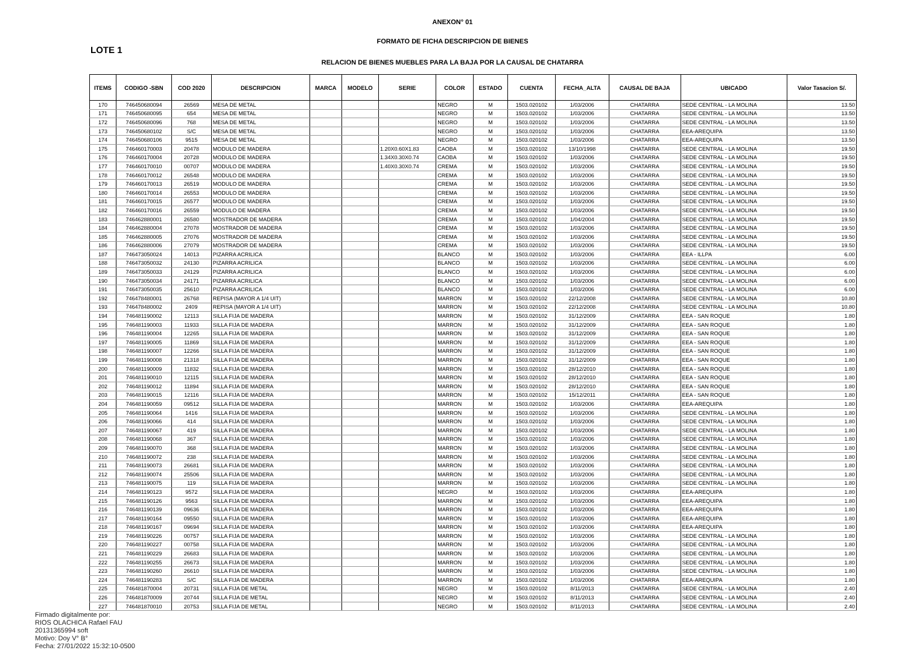ANEXON° 01
FORMATO DE FICHA DESCRIPCION DE BIENES
LOTE 1
RELACION DE BIENES MUEBLES PARA LA BAJA POR LA CAUSAL DE CHATARRA
| ITEMS | CODIGO -SBN | COD 2020 | DESCRIPCION | MARCA | MODELO | SERIE | COLOR | ESTADO | CUENTA | FECHA_ALTA | CAUSAL DE BAJA | UBICADO | Valor Tasacion S/. |
| --- | --- | --- | --- | --- | --- | --- | --- | --- | --- | --- | --- | --- | --- |
| 170 | 746450680094 | 26569 | MESA DE METAL | | | | NEGRO | M | 1503.020102 | 1/03/2006 | CHATARRA | SEDE CENTRAL - LA MOLINA | 13.50 |
| 171 | 746450680095 | 654 | MESA DE METAL | | | | NEGRO | M | 1503.020102 | 1/03/2006 | CHATARRA | SEDE CENTRAL - LA MOLINA | 13.50 |
| 172 | 746450680096 | 768 | MESA DE METAL | | | | NEGRO | M | 1503.020102 | 1/03/2006 | CHATARRA | SEDE CENTRAL - LA MOLINA | 13.50 |
| 173 | 746450680102 | S/C | MESA DE METAL | | | | NEGRO | M | 1503.020102 | 1/03/2006 | CHATARRA | EEA-AREQUIPA | 13.50 |
| 174 | 746450680106 | 9515 | MESA DE METAL | | | | NEGRO | M | 1503.020102 | 1/03/2006 | CHATARRA | EEA-AREQUIPA | 13.50 |
| 175 | 746460170003 | 20478 | MODULO DE MADERA | | | 1.20X0.60X1.83 | CAOBA | M | 1503.020102 | 13/10/1998 | CHATARRA | SEDE CENTRAL - LA MOLINA | 19.50 |
| 176 | 746460170004 | 20728 | MODULO DE MADERA | | | 1.34X0.30X0.74 | CAOBA | M | 1503.020102 | 1/03/2006 | CHATARRA | SEDE CENTRAL - LA MOLINA | 19.50 |
| 177 | 746460170010 | 00707 | MODULO DE MADERA | | | 1.40X0.30X0.74 | CREMA | M | 1503.020102 | 1/03/2006 | CHATARRA | SEDE CENTRAL - LA MOLINA | 19.50 |
| 178 | 746460170012 | 26548 | MODULO DE MADERA | | | | CREMA | M | 1503.020102 | 1/03/2006 | CHATARRA | SEDE CENTRAL - LA MOLINA | 19.50 |
| 179 | 746460170013 | 26519 | MODULO DE MADERA | | | | CREMA | M | 1503.020102 | 1/03/2006 | CHATARRA | SEDE CENTRAL - LA MOLINA | 19.50 |
| 180 | 746460170014 | 26553 | MODULO DE MADERA | | | | CREMA | M | 1503.020102 | 1/03/2006 | CHATARRA | SEDE CENTRAL - LA MOLINA | 19.50 |
| 181 | 746460170015 | 26577 | MODULO DE MADERA | | | | CREMA | M | 1503.020102 | 1/03/2006 | CHATARRA | SEDE CENTRAL - LA MOLINA | 19.50 |
| 182 | 746460170016 | 26559 | MODULO DE MADERA | | | | CREMA | M | 1503.020102 | 1/03/2006 | CHATARRA | SEDE CENTRAL - LA MOLINA | 19.50 |
| 183 | 746462880001 | 26580 | MOSTRADOR DE MADERA | | | | CREMA | M | 1503.020102 | 1/04/2004 | CHATARRA | SEDE CENTRAL - LA MOLINA | 19.50 |
| 184 | 746462880004 | 27078 | MOSTRADOR DE MADERA | | | | CREMA | M | 1503.020102 | 1/03/2006 | CHATARRA | SEDE CENTRAL - LA MOLINA | 19.50 |
| 185 | 746462880005 | 27076 | MOSTRADOR DE MADERA | | | | CREMA | M | 1503.020102 | 1/03/2006 | CHATARRA | SEDE CENTRAL - LA MOLINA | 19.50 |
| 186 | 746462880006 | 27079 | MOSTRADOR DE MADERA | | | | CREMA | M | 1503.020102 | 1/03/2006 | CHATARRA | SEDE CENTRAL - LA MOLINA | 19.50 |
| 187 | 746473050024 | 14013 | PIZARRA ACRILICA | | | | BLANCO | M | 1503.020102 | 1/03/2006 | CHATARRA | EEA - ILLPA | 6.00 |
| 188 | 746473050032 | 24130 | PIZARRA ACRILICA | | | | BLANCO | M | 1503.020102 | 1/03/2006 | CHATARRA | SEDE CENTRAL - LA MOLINA | 6.00 |
| 189 | 746473050033 | 24129 | PIZARRA ACRILICA | | | | BLANCO | M | 1503.020102 | 1/03/2006 | CHATARRA | SEDE CENTRAL - LA MOLINA | 6.00 |
| 190 | 746473050034 | 24171 | PIZARRA ACRILICA | | | | BLANCO | M | 1503.020102 | 1/03/2006 | CHATARRA | SEDE CENTRAL - LA MOLINA | 6.00 |
| 191 | 746473050035 | 25610 | PIZARRA ACRILICA | | | | BLANCO | M | 1503.020102 | 1/03/2006 | CHATARRA | SEDE CENTRAL - LA MOLINA | 6.00 |
| 192 | 746478480001 | 26768 | REPISA (MAYOR A 1/4 UIT) | | | | MARRON | M | 1503.020102 | 22/12/2008 | CHATARRA | SEDE CENTRAL - LA MOLINA | 10.80 |
| 193 | 746478480002 | 2409 | REPISA (MAYOR A 1/4 UIT) | | | | MARRON | M | 1503.020102 | 22/12/2008 | CHATARRA | SEDE CENTRAL - LA MOLINA | 10.80 |
| 194 | 746481190002 | 12113 | SILLA FIJA DE MADERA | | | | MARRON | M | 1503.020102 | 31/12/2009 | CHATARRA | EEA - SAN ROQUE | 1.80 |
| 195 | 746481190003 | 11933 | SILLA FIJA DE MADERA | | | | MARRON | M | 1503.020102 | 31/12/2009 | CHATARRA | EEA - SAN ROQUE | 1.80 |
| 196 | 746481190004 | 12265 | SILLA FIJA DE MADERA | | | | MARRON | M | 1503.020102 | 31/12/2009 | CHATARRA | EEA - SAN ROQUE | 1.80 |
| 197 | 746481190005 | 11869 | SILLA FIJA DE MADERA | | | | MARRON | M | 1503.020102 | 31/12/2009 | CHATARRA | EEA - SAN ROQUE | 1.80 |
| 198 | 746481190007 | 12266 | SILLA FIJA DE MADERA | | | | MARRON | M | 1503.020102 | 31/12/2009 | CHATARRA | EEA - SAN ROQUE | 1.80 |
| 199 | 746481190008 | 21318 | SILLA FIJA DE MADERA | | | | MARRON | M | 1503.020102 | 31/12/2009 | CHATARRA | EEA - SAN ROQUE | 1.80 |
| 200 | 746481190009 | 11832 | SILLA FIJA DE MADERA | | | | MARRON | M | 1503.020102 | 28/12/2010 | CHATARRA | EEA - SAN ROQUE | 1.80 |
| 201 | 746481190010 | 12115 | SILLA FIJA DE MADERA | | | | MARRON | M | 1503.020102 | 28/12/2010 | CHATARRA | EEA - SAN ROQUE | 1.80 |
| 202 | 746481190012 | 11894 | SILLA FIJA DE MADERA | | | | MARRON | M | 1503.020102 | 28/12/2010 | CHATARRA | EEA - SAN ROQUE | 1.80 |
| 203 | 746481190015 | 12116 | SILLA FIJA DE MADERA | | | | MARRON | M | 1503.020102 | 15/12/2011 | CHATARRA | EEA - SAN ROQUE | 1.80 |
| 204 | 746481190059 | 09512 | SILLA FIJA DE MADERA | | | | MARRON | M | 1503.020102 | 1/03/2006 | CHATARRA | EEA-AREQUIPA | 1.80 |
| 205 | 746481190064 | 1416 | SILLA FIJA DE MADERA | | | | MARRON | M | 1503.020102 | 1/03/2006 | CHATARRA | SEDE CENTRAL - LA MOLINA | 1.80 |
| 206 | 746481190066 | 414 | SILLA FIJA DE MADERA | | | | MARRON | M | 1503.020102 | 1/03/2006 | CHATARRA | SEDE CENTRAL - LA MOLINA | 1.80 |
| 207 | 746481190067 | 419 | SILLA FIJA DE MADERA | | | | MARRON | M | 1503.020102 | 1/03/2006 | CHATARRA | SEDE CENTRAL - LA MOLINA | 1.80 |
| 208 | 746481190068 | 367 | SILLA FIJA DE MADERA | | | | MARRON | M | 1503.020102 | 1/03/2006 | CHATARRA | SEDE CENTRAL - LA MOLINA | 1.80 |
| 209 | 746481190070 | 368 | SILLA FIJA DE MADERA | | | | MARRON | M | 1503.020102 | 1/03/2006 | CHATARRA | SEDE CENTRAL - LA MOLINA | 1.80 |
| 210 | 746481190072 | 238 | SILLA FIJA DE MADERA | | | | MARRON | M | 1503.020102 | 1/03/2006 | CHATARRA | SEDE CENTRAL - LA MOLINA | 1.80 |
| 211 | 746481190073 | 26681 | SILLA FIJA DE MADERA | | | | MARRON | M | 1503.020102 | 1/03/2006 | CHATARRA | SEDE CENTRAL - LA MOLINA | 1.80 |
| 212 | 746481190074 | 25506 | SILLA FIJA DE MADERA | | | | MARRON | M | 1503.020102 | 1/03/2006 | CHATARRA | SEDE CENTRAL - LA MOLINA | 1.80 |
| 213 | 746481190075 | 119 | SILLA FIJA DE MADERA | | | | MARRON | M | 1503.020102 | 1/03/2006 | CHATARRA | SEDE CENTRAL - LA MOLINA | 1.80 |
| 214 | 746481190123 | 9572 | SILLA FIJA DE MADERA | | | | NEGRO | M | 1503.020102 | 1/03/2006 | CHATARRA | EEA-AREQUIPA | 1.80 |
| 215 | 746481190126 | 9563 | SILLA FIJA DE MADERA | | | | MARRON | M | 1503.020102 | 1/03/2006 | CHATARRA | EEA-AREQUIPA | 1.80 |
| 216 | 746481190139 | 09636 | SILLA FIJA DE MADERA | | | | MARRON | M | 1503.020102 | 1/03/2006 | CHATARRA | EEA-AREQUIPA | 1.80 |
| 217 | 746481190164 | 09550 | SILLA FIJA DE MADERA | | | | MARRON | M | 1503.020102 | 1/03/2006 | CHATARRA | EEA-AREQUIPA | 1.80 |
| 218 | 746481190167 | 09694 | SILLA FIJA DE MADERA | | | | MARRON | M | 1503.020102 | 1/03/2006 | CHATARRA | EEA-AREQUIPA | 1.80 |
| 219 | 746481190226 | 00757 | SILLA FIJA DE MADERA | | | | MARRON | M | 1503.020102 | 1/03/2006 | CHATARRA | SEDE CENTRAL - LA MOLINA | 1.80 |
| 220 | 746481190227 | 00758 | SILLA FIJA DE MADERA | | | | MARRON | M | 1503.020102 | 1/03/2006 | CHATARRA | SEDE CENTRAL - LA MOLINA | 1.80 |
| 221 | 746481190229 | 26683 | SILLA FIJA DE MADERA | | | | MARRON | M | 1503.020102 | 1/03/2006 | CHATARRA | SEDE CENTRAL - LA MOLINA | 1.80 |
| 222 | 746481190255 | 26673 | SILLA FIJA DE MADERA | | | | MARRON | M | 1503.020102 | 1/03/2006 | CHATARRA | SEDE CENTRAL - LA MOLINA | 1.80 |
| 223 | 746481190260 | 26610 | SILLA FIJA DE MADERA | | | | MARRON | M | 1503.020102 | 1/03/2006 | CHATARRA | SEDE CENTRAL - LA MOLINA | 1.80 |
| 224 | 746481190283 | S/C | SILLA FIJA DE MADERA | | | | MARRON | M | 1503.020102 | 1/03/2006 | CHATARRA | EEA-AREQUIPA | 1.80 |
| 225 | 746481870004 | 20731 | SILLA FIJA DE METAL | | | | NEGRO | M | 1503.020102 | 8/11/2013 | CHATARRA | SEDE CENTRAL - LA MOLINA | 2.40 |
| 226 | 746481870009 | 20744 | SILLA FIJA DE METAL | | | | NEGRO | M | 1503.020102 | 8/11/2013 | CHATARRA | SEDE CENTRAL - LA MOLINA | 2.40 |
| 227 | 746481870010 | 20753 | SILLA FIJA DE METAL | | | | NEGRO | M | 1503.020102 | 8/11/2013 | CHATARRA | SEDE CENTRAL - LA MOLINA | 2.40 |
Firmado digitalmente por:
RIOS OLACHICA Rafael FAU
20131365994 soft
Motivo: Doy V° B°
Fecha: 27/01/2022 15:32:10-0500